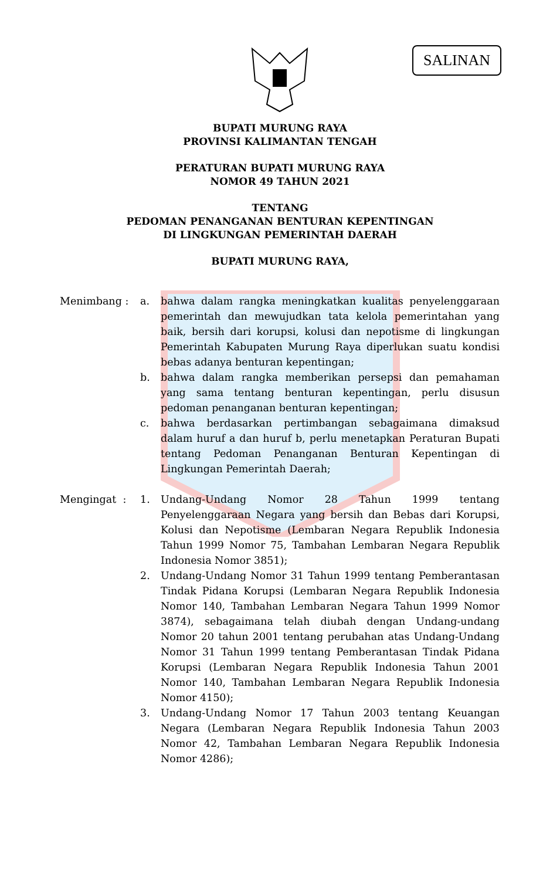SALINAN
BUPATI MURUNG RAYA
PROVINSI KALIMANTAN TENGAH
PERATURAN BUPATI MURUNG RAYA
NOMOR 49 TAHUN 2021
TENTANG
PEDOMAN PENANGANAN BENTURAN KEPENTINGAN
DI LINGKUNGAN PEMERINTAH DAERAH
BUPATI MURUNG RAYA,
Menimbang : a. bahwa dalam rangka meningkatkan kualitas penyelenggaraan pemerintah dan mewujudkan tata kelola pemerintahan yang baik, bersih dari korupsi, kolusi dan nepotisme di lingkungan Pemerintah Kabupaten Murung Raya diperlukan suatu kondisi bebas adanya benturan kepentingan;
b. bahwa dalam rangka memberikan persepsi dan pemahaman yang sama tentang benturan kepentingan, perlu disusun pedoman penanganan benturan kepentingan;
c. bahwa berdasarkan pertimbangan sebagaimana dimaksud dalam huruf a dan huruf b, perlu menetapkan Peraturan Bupati tentang Pedoman Penanganan Benturan Kepentingan di Lingkungan Pemerintah Daerah;
Mengingat : 1. Undang-Undang Nomor 28 Tahun 1999 tentang Penyelenggaraan Negara yang bersih dan Bebas dari Korupsi, Kolusi dan Nepotisme (Lembaran Negara Republik Indonesia Tahun 1999 Nomor 75, Tambahan Lembaran Negara Republik Indonesia Nomor 3851);
2. Undang-Undang Nomor 31 Tahun 1999 tentang Pemberantasan Tindak Pidana Korupsi (Lembaran Negara Republik Indonesia Nomor 140, Tambahan Lembaran Negara Tahun 1999 Nomor 3874), sebagaimana telah diubah dengan Undang-undang Nomor 20 tahun 2001 tentang perubahan atas Undang-Undang Nomor 31 Tahun 1999 tentang Pemberantasan Tindak Pidana Korupsi (Lembaran Negara Republik Indonesia Tahun 2001 Nomor 140, Tambahan Lembaran Negara Republik Indonesia Nomor 4150);
3. Undang-Undang Nomor 17 Tahun 2003 tentang Keuangan Negara (Lembaran Negara Republik Indonesia Tahun 2003 Nomor 42, Tambahan Lembaran Negara Republik Indonesia Nomor 4286);